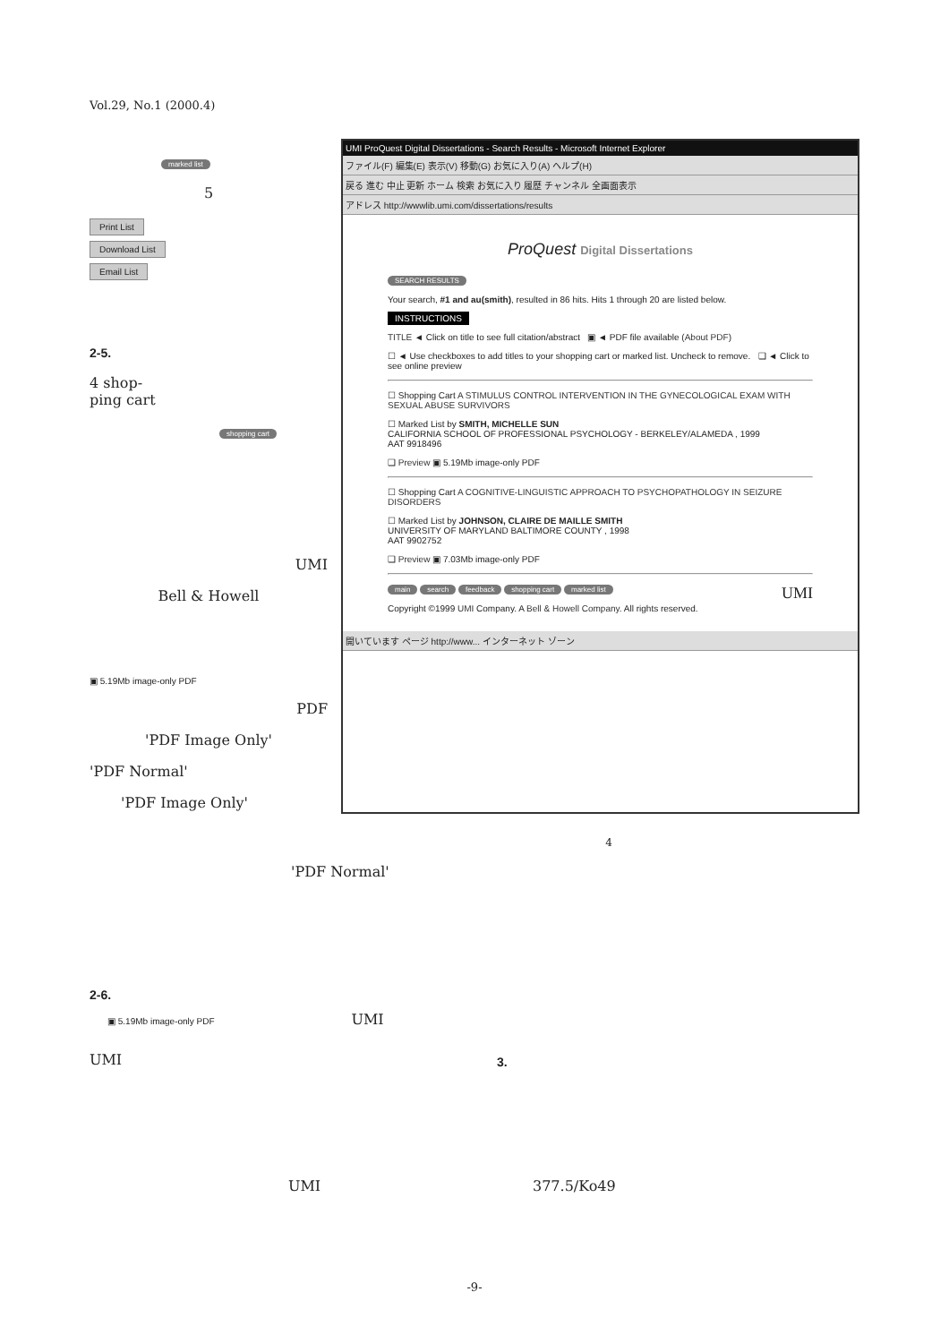Vol.29, No.1 (2000.4)
marked list
5
Print List
Download List
Email List
2-5.
4 shop-
ping cart
shopping cart
UMI
Bell & Howell
▣ 5.19Mb image-only PDF
PDF
'PDF Image Only'
'PDF Normal'
'PDF Image Only'
UMI ProQuest Digital Dissertations - Search Results - Microsoft Internet Explorer
ファイル(F) 編集(E) 表示(V) 移動(G) お気に入り(A) ヘルプ(H)
戻る 進む 中止 更新 ホーム 検索 お気に入り 履歴 チャンネル 全画面表示
アドレス http://wwwlib.umi.com/dissertations/results
ProQuest Digital Dissertations
SEARCH RESULTS
Your search, #1 and au(smith), resulted in 86 hits. Hits 1 through 20 are listed below.
INSTRUCTIONS
TITLE ◄ Click on title to see full citation/abstract ▣ ◄ PDF file available (About PDF)
☐ ◄ Use checkboxes to add titles to your shopping cart or marked list. Uncheck to remove. ❑ ◄ Click to see online preview
☐ Shopping Cart A STIMULUS CONTROL INTERVENTION IN THE GYNECOLOGICAL EXAM WITH SEXUAL ABUSE SURVIVORS
☐ Marked List by SMITH, MICHELLE SUN
CALIFORNIA SCHOOL OF PROFESSIONAL PSYCHOLOGY - BERKELEY/ALAMEDA , 1999
AAT 9918496
❑ Preview ▣ 5.19Mb image-only PDF
☐ Shopping Cart A COGNITIVE-LINGUISTIC APPROACH TO PSYCHOPATHOLOGY IN SEIZURE DISORDERS
☐ Marked List by JOHNSON, CLAIRE DE MAILLE SMITH
UNIVERSITY OF MARYLAND BALTIMORE COUNTY , 1998
AAT 9902752
❑ Preview ▣ 7.03Mb image-only PDF
main search feedback shopping cart marked list UMI
Copyright ©1999 UMI Company. A Bell & Howell Company. All rights reserved.
開いています ページ http://www... インターネット ゾーン
4
'PDF Normal'
2-6.
▣ 5.19Mb image-only PDF UMI
UMI
3.
UMI 377.5/Ko49
-9-